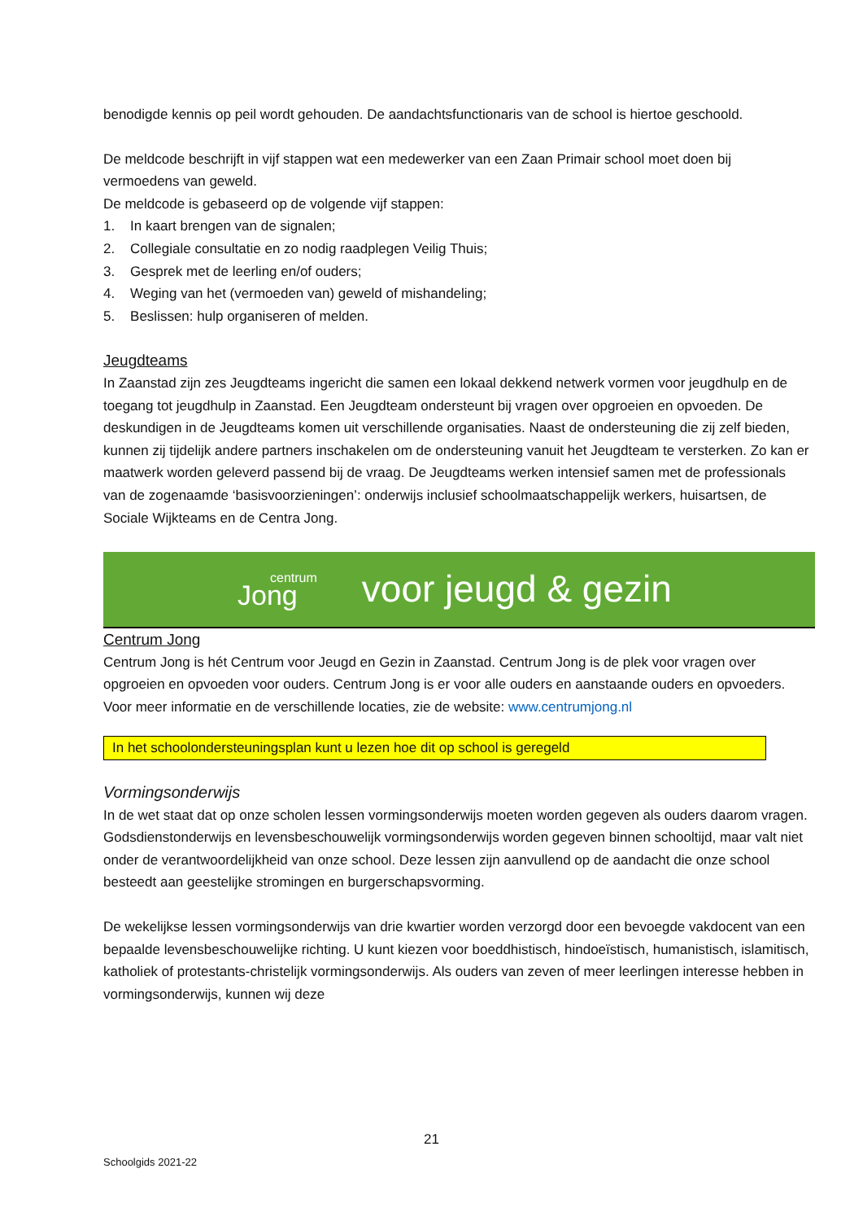benodigde kennis op peil wordt gehouden. De aandachtsfunctionaris van de school is hiertoe geschoold.
De meldcode beschrijft in vijf stappen wat een medewerker van een Zaan Primair school moet doen bij vermoedens van geweld.
De meldcode is gebaseerd op de volgende vijf stappen:
1. In kaart brengen van de signalen;
2. Collegiale consultatie en zo nodig raadplegen Veilig Thuis;
3. Gesprek met de leerling en/of ouders;
4. Weging van het (vermoeden van) geweld of mishandeling;
5. Beslissen: hulp organiseren of melden.
Jeugdteams
In Zaanstad zijn zes Jeugdteams ingericht die samen een lokaal dekkend netwerk vormen voor jeugdhulp en de toegang tot jeugdhulp in Zaanstad. Een Jeugdteam ondersteunt bij vragen over opgroeien en opvoeden. De deskundigen in de Jeugdteams komen uit verschillende organisaties. Naast de ondersteuning die zij zelf bieden, kunnen zij tijdelijk andere partners inschakelen om de ondersteuning vanuit het Jeugdteam te versterken. Zo kan er maatwerk worden geleverd passend bij de vraag. De Jeugdteams werken intensief samen met de professionals van de zogenaamde ‘basisvoorzieningen’: onderwijs inclusief schoolmaatschappelijk werkers, huisartsen, de Sociale Wijkteams en de Centra Jong.
centrum
Jong
voor jeugd & gezin
Centrum Jong
Centrum Jong is hét Centrum voor Jeugd en Gezin in Zaanstad. Centrum Jong is de plek voor vragen over opgroeien en opvoeden voor ouders. Centrum Jong is er voor alle ouders en aanstaande ouders en opvoeders. Voor meer informatie en de verschillende locaties, zie de website: www.centrumjong.nl
In het schoolondersteuningsplan kunt u lezen hoe dit op school is geregeld
Vormingsonderwijs
In de wet staat dat op onze scholen lessen vormingsonderwijs moeten worden gegeven als ouders daarom vragen. Godsdienstonderwijs en levensbeschouwelijk vormingsonderwijs worden gegeven binnen schooltijd, maar valt niet onder de verantwoordelijkheid van onze school. Deze lessen zijn aanvullend op de aandacht die onze school besteedt aan geestelijke stromingen en burgerschapsvorming.
De wekelijkse lessen vormingsonderwijs van drie kwartier worden verzorgd door een bevoegde vakdocent van een bepaalde levensbeschouwelijke richting. U kunt kiezen voor boeddhistisch, hindoeïstisch, humanistisch, islamitisch, katholiek of protestants-christelijk vormingsonderwijs. Als ouders van zeven of meer leerlingen interesse hebben in vormingsonderwijs, kunnen wij deze
21
Schoolgids 2021-22